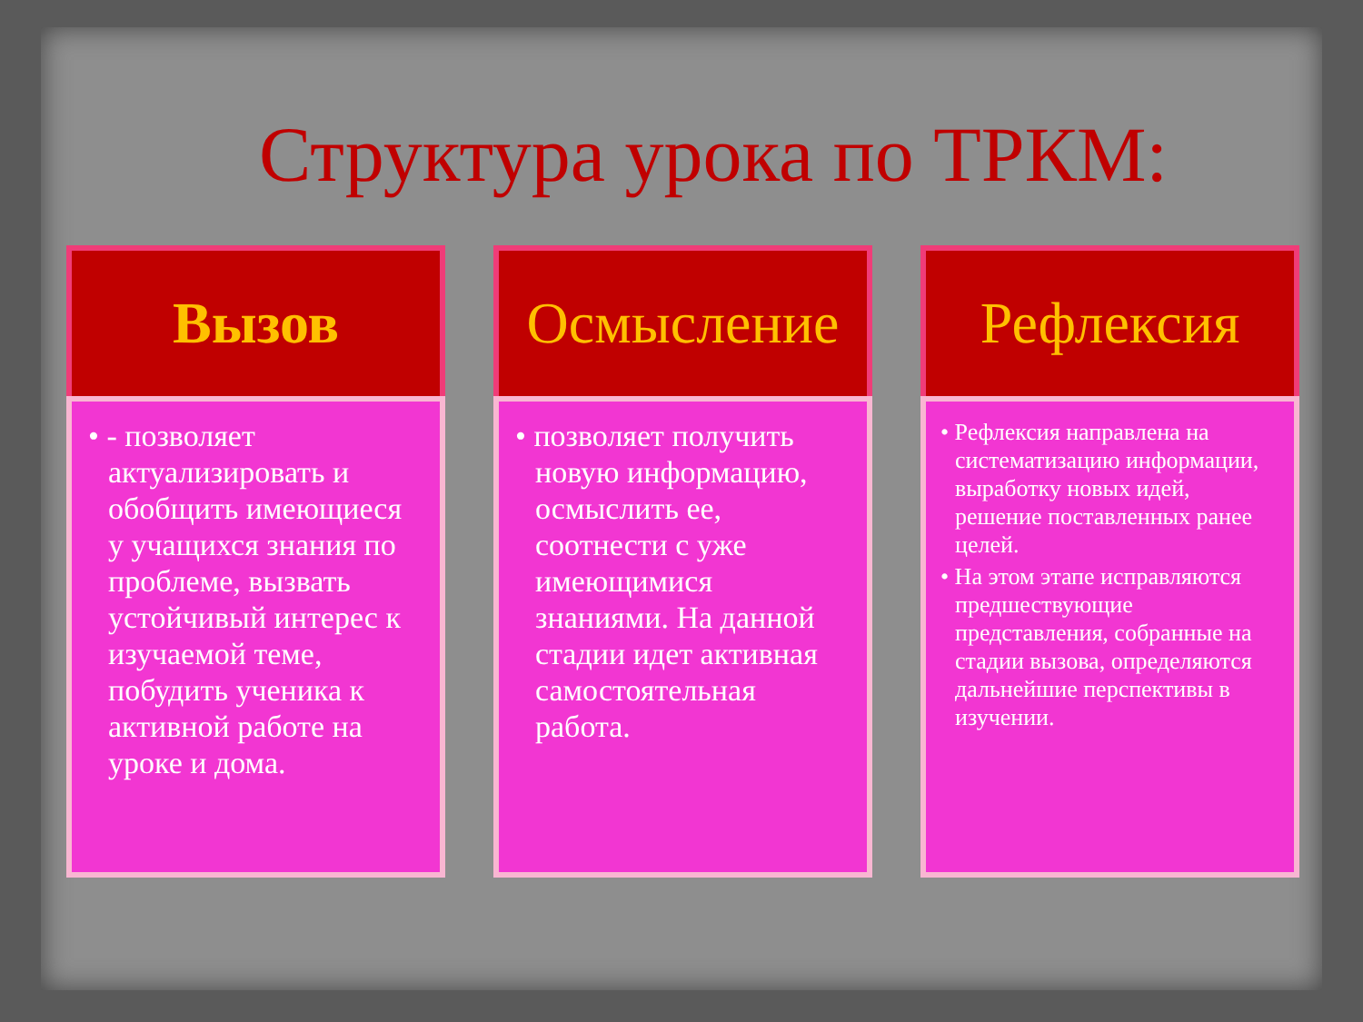Структура урока по ТРКМ:
Вызов
• - позволяет актуализировать и обобщить имеющиеся у учащихся знания по проблеме, вызвать устойчивый интерес к изучаемой теме, побудить ученика к активной работе на уроке и дома.
Осмысление
• позволяет получить новую информацию, осмыслить ее, соотнести с уже имеющимися знаниями. На данной стадии идет активная самостоятельная работа.
Рефлексия
• Рефлексия направлена на систематизацию информации, выработку новых идей, решение поставленных ранее целей.
• На этом этапе исправляются предшествующие представления, собранные на стадии вызова, определяются дальнейшие перспективы в изучении.